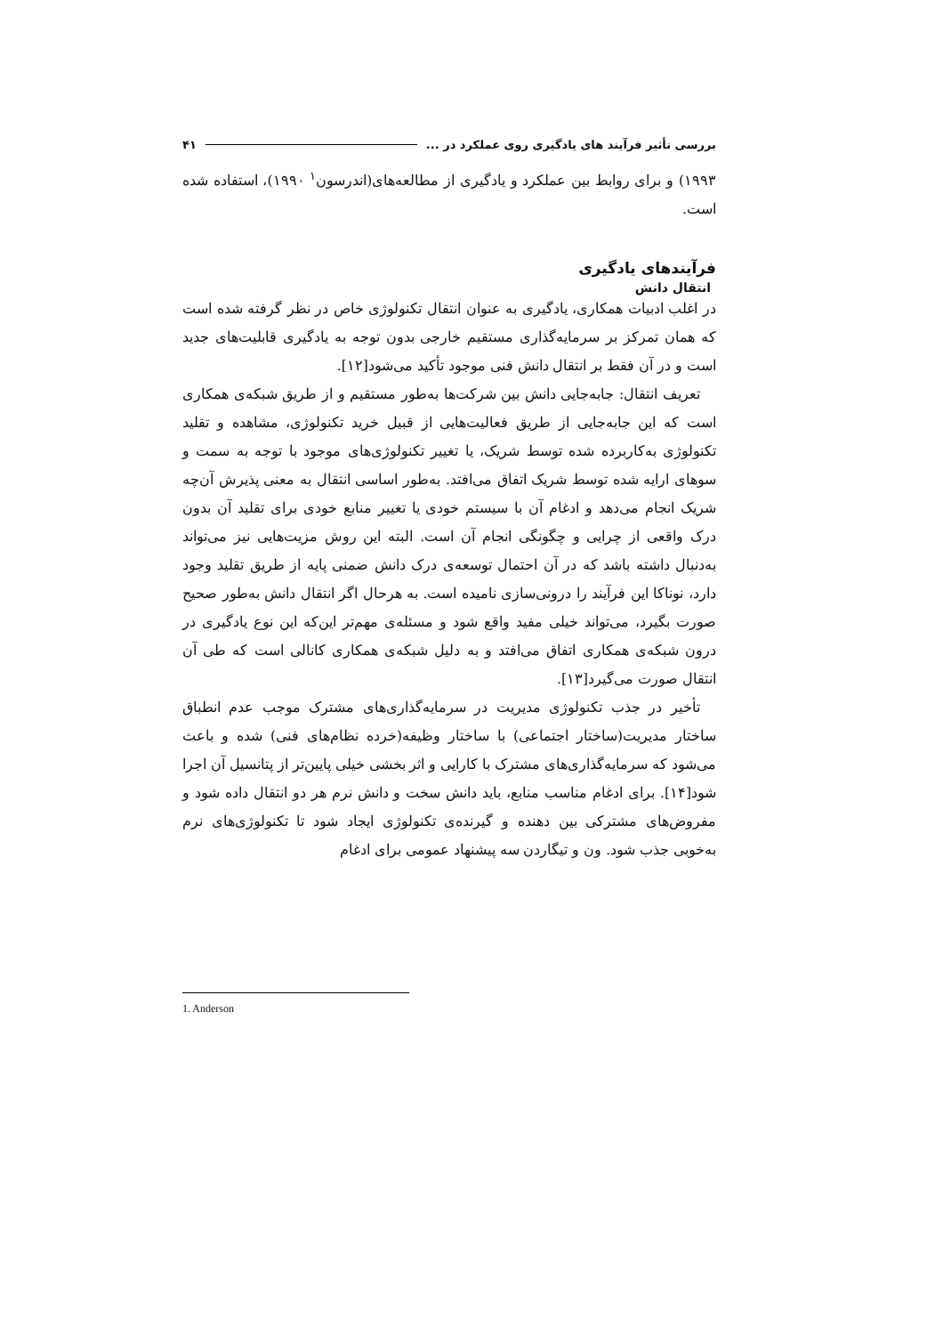بررسی تأثیر فرآیند های یادگیری روی عملکرد در ... ۴۱
۱۹۹۳) و برای روابط بین عملکرد و یادگیری از مطالعه‌های(اندرسون<sup>۱</sup> ۱۹۹۰)، استفاده شده است.
فرآیندهای یادگیری
انتقال دانش
در اغلب ادبیات همکاری، یادگیری به عنوان انتقال تکنولوژی خاص در نظر گرفته شده است که همان تمرکز بر سرمایه‌گذاری مستقیم خارجی بدون توجه به یادگیری قابلیت‌های جدید است و در آن فقط بر انتقال دانش فنی موجود تأکید می‌شود[۱۲].
تعریف انتقال: جابه‌جایی دانش بین شرکت‌ها به‌طور مستقیم و از طریق شبکه‌ی همکاری است که این جابه‌جایی از طریق فعالیت‌هایی از قبیل خرید تکنولوژی، مشاهده و تقلید تکنولوژی به‌کاربرده شده توسط شریک، یا تغییر تکنولوژی‌های موجود با توجه به سمت و سوهای ارایه شده توسط شریک اتفاق می‌افتد. به‌طور اساسی انتقال به معنی پذیرش آن‌چه شریک انجام می‌دهد و ادغام آن با سیستم خودی یا تغییر منابع خودی برای تقلید آن بدون درک واقعی از چرایی و چگونگی انجام آن است. البته این روش مزیت‌هایی نیز می‌تواند به‌دنبال داشته باشد که در آن احتمال توسعه‌ی درک دانش ضمنی پایه از طریق تقلید وجود دارد، نوناکا این فرآیند را درونی‌سازی نامیده است. به هرحال اگر انتقال دانش به‌طور صحیح صورت بگیرد، می‌تواند خیلی مفید واقع شود و مسئله‌ی مهم‌تر این‌که این نوع یادگیری در درون شبکه‌ی همکاری اتفاق می‌افتد و به دلیل شبکه‌ی همکاری کانالی است که طی آن انتقال صورت می‌گیرد[۱۳].
تأخیر در جذب تکنولوژی مدیریت در سرمایه‌گذاری‌های مشترک موجب عدم انطباق ساختار مدیریت(ساختار اجتماعی) با ساختار وظیفه(خرده نظام‌های فنی) شده و باعث می‌شود که سرمایه‌گذاری‌های مشترک با کارایی و اثر بخشی خیلی پایین‌تر از پتانسیل آن اجرا شود[۱۴]. برای ادغام مناسب منابع، باید دانش سخت و دانش نرم هر دو انتقال داده شود و مفروض‌های مشترکی بین دهنده و گیرنده‌ی تکنولوژی ایجاد شود تا تکنولوژی‌های نرم به‌خوبی جذب شود. ون و تیگاردن سه پیشنهاد عمومی برای ادغام
1. Anderson